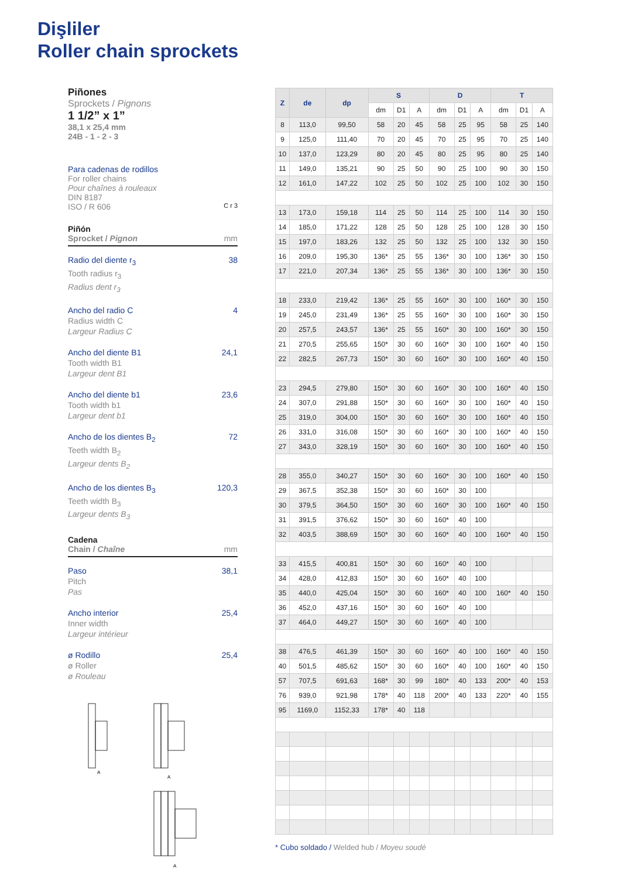Dişliler
Roller chain sprockets
Piñones
Sprockets / Pignons
1 1/2” x 1”
38,1 x 25,4 mm
24B - 1 - 2 - 3
Para cadenas de rodillos
For roller chains
Pour chaînes à rouleaux
DIN 8187
ISO / R 606 C r 3
Piñón
Sprocket / Pignon mm
Radio del diente r<sub>3</sub>
Tooth radius r<sub>3</sub>
Radius dent r<sub>3</sub> 38
Ancho del radio C
Radius width C
Largeur Radius C 4
Ancho del diente B1
Tooth width B1
Largeur dent B1 24,1
Ancho del diente b1
Tooth width b1
Largeur dent b1 23,6
Ancho de los dientes B<sub>2</sub>
Teeth width B<sub>2</sub>
Largeur dents B<sub>2</sub> 72
Ancho de los dientes B<sub>3</sub>
Teeth width B<sub>3</sub>
Largeur dents B<sub>3</sub> 120,3
Cadena
Chain / Chaîne mm
Paso
Pitch
Pas 38,1
Ancho interior
Inner width
Largeur intérieur 25,4
ø Rodillo
ø Roller
ø Rouleau 25,4
A
A
A
| Z | de | dp | S | | | D | | | T | | |
| --- | --- | --- | --- | --- | --- | --- | --- | --- | --- | --- | --- |
| | | | dm | D1 | A | dm | D1 | A | dm | D1 | A |
| 8 | 113,0 | 99,50 | 58 | 20 | 45 | 58 | 25 | 95 | 58 | 25 | 140 |
| 9 | 125,0 | 111,40 | 70 | 20 | 45 | 70 | 25 | 95 | 70 | 25 | 140 |
| 10 | 137,0 | 123,29 | 80 | 20 | 45 | 80 | 25 | 95 | 80 | 25 | 140 |
| 11 | 149,0 | 135,21 | 90 | 25 | 50 | 90 | 25 | 100 | 90 | 30 | 150 |
| 12 | 161,0 | 147,22 | 102 | 25 | 50 | 102 | 25 | 100 | 102 | 30 | 150 |
| 13 | 173,0 | 159,18 | 114 | 25 | 50 | 114 | 25 | 100 | 114 | 30 | 150 |
| 14 | 185,0 | 171,22 | 128 | 25 | 50 | 128 | 25 | 100 | 128 | 30 | 150 |
| 15 | 197,0 | 183,26 | 132 | 25 | 50 | 132 | 25 | 100 | 132 | 30 | 150 |
| 16 | 209,0 | 195,30 | 136* | 25 | 55 | 136* | 30 | 100 | 136* | 30 | 150 |
| 17 | 221,0 | 207,34 | 136* | 25 | 55 | 136* | 30 | 100 | 136* | 30 | 150 |
| 18 | 233,0 | 219,42 | 136* | 25 | 55 | 160* | 30 | 100 | 160* | 30 | 150 |
| 19 | 245,0 | 231,49 | 136* | 25 | 55 | 160* | 30 | 100 | 160* | 30 | 150 |
| 20 | 257,5 | 243,57 | 136* | 25 | 55 | 160* | 30 | 100 | 160* | 30 | 150 |
| 21 | 270,5 | 255,65 | 150* | 30 | 60 | 160* | 30 | 100 | 160* | 40 | 150 |
| 22 | 282,5 | 267,73 | 150* | 30 | 60 | 160* | 30 | 100 | 160* | 40 | 150 |
| 23 | 294,5 | 279,80 | 150* | 30 | 60 | 160* | 30 | 100 | 160* | 40 | 150 |
| 24 | 307,0 | 291,88 | 150* | 30 | 60 | 160* | 30 | 100 | 160* | 40 | 150 |
| 25 | 319,0 | 304,00 | 150* | 30 | 60 | 160* | 30 | 100 | 160* | 40 | 150 |
| 26 | 331,0 | 316,08 | 150* | 30 | 60 | 160* | 30 | 100 | 160* | 40 | 150 |
| 27 | 343,0 | 328,19 | 150* | 30 | 60 | 160* | 30 | 100 | 160* | 40 | 150 |
| 28 | 355,0 | 340,27 | 150* | 30 | 60 | 160* | 30 | 100 | 160* | 40 | 150 |
| 29 | 367,5 | 352,38 | 150* | 30 | 60 | 160* | 30 | 100 | | | |
| 30 | 379,5 | 364,50 | 150* | 30 | 60 | 160* | 30 | 100 | 160* | 40 | 150 |
| 31 | 391,5 | 376,62 | 150* | 30 | 60 | 160* | 40 | 100 | | | |
| 32 | 403,5 | 388,69 | 150* | 30 | 60 | 160* | 40 | 100 | 160* | 40 | 150 |
| 33 | 415,5 | 400,81 | 150* | 30 | 60 | 160* | 40 | 100 | | | |
| 34 | 428,0 | 412,83 | 150* | 30 | 60 | 160* | 40 | 100 | | | |
| 35 | 440,0 | 425,04 | 150* | 30 | 60 | 160* | 40 | 100 | 160* | 40 | 150 |
| 36 | 452,0 | 437,16 | 150* | 30 | 60 | 160* | 40 | 100 | | | |
| 37 | 464,0 | 449,27 | 150* | 30 | 60 | 160* | 40 | 100 | | | |
| 38 | 476,5 | 461,39 | 150* | 30 | 60 | 160* | 40 | 100 | 160* | 40 | 150 |
| 40 | 501,5 | 485,62 | 150* | 30 | 60 | 160* | 40 | 100 | 160* | 40 | 150 |
| 57 | 707,5 | 691,63 | 168* | 30 | 99 | 180* | 40 | 133 | 200* | 40 | 153 |
| 76 | 939,0 | 921,98 | 178* | 40 | 118 | 200* | 40 | 133 | 220* | 40 | 155 |
| 95 | 1169,0 | 1152,33 | 178* | 40 | 118 | | | | | | |
* Cubo soldado / Welded hub / Moyeu soudé